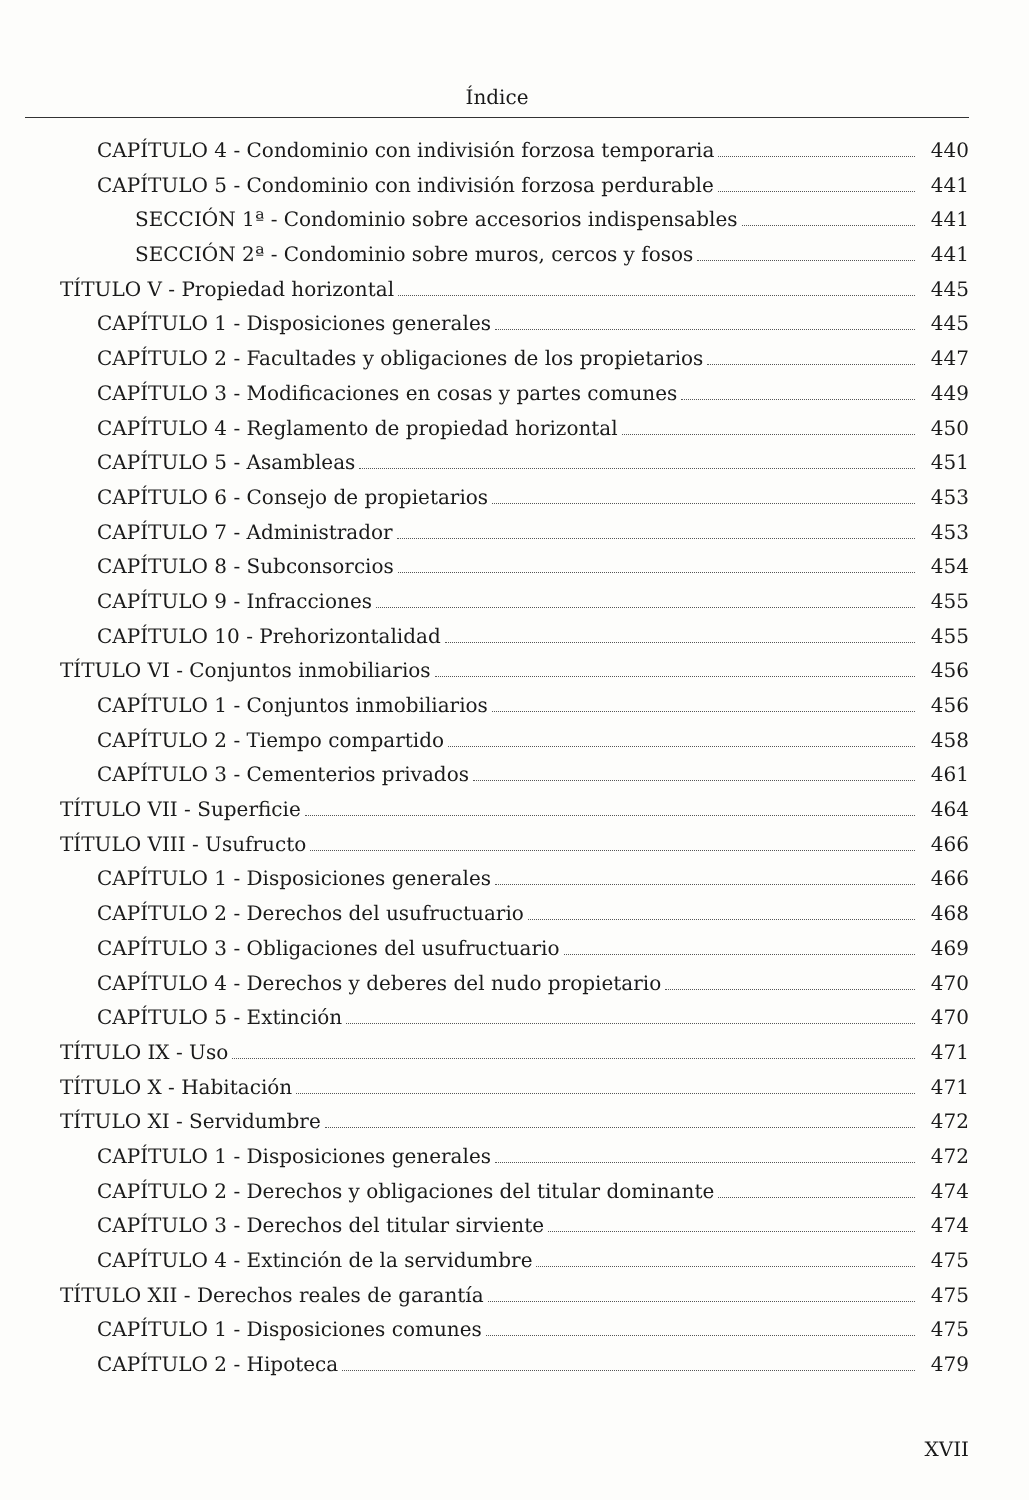Índice
CAPÍTULO 4 - Condominio con indivisión forzosa temporaria 440
CAPÍTULO 5 - Condominio con indivisión forzosa perdurable 441
SECCIÓN 1ª - Condominio sobre accesorios indispensables 441
SECCIÓN 2ª - Condominio sobre muros, cercos y fosos 441
TÍTULO V - Propiedad horizontal 445
CAPÍTULO 1 - Disposiciones generales 445
CAPÍTULO 2 - Facultades y obligaciones de los propietarios 447
CAPÍTULO 3 - Modificaciones en cosas y partes comunes 449
CAPÍTULO 4 - Reglamento de propiedad horizontal 450
CAPÍTULO 5 - Asambleas 451
CAPÍTULO 6 - Consejo de propietarios 453
CAPÍTULO 7 - Administrador 453
CAPÍTULO 8 - Subconsorcios 454
CAPÍTULO 9 - Infracciones 455
CAPÍTULO 10 - Prehorizontalidad 455
TÍTULO VI - Conjuntos inmobiliarios 456
CAPÍTULO 1 - Conjuntos inmobiliarios 456
CAPÍTULO 2 - Tiempo compartido 458
CAPÍTULO 3 - Cementerios privados 461
TÍTULO VII - Superficie 464
TÍTULO VIII - Usufructo 466
CAPÍTULO 1 - Disposiciones generales 466
CAPÍTULO 2 - Derechos del usufructuario 468
CAPÍTULO 3 - Obligaciones del usufructuario 469
CAPÍTULO 4 - Derechos y deberes del nudo propietario 470
CAPÍTULO 5 - Extinción 470
TÍTULO IX - Uso 471
TÍTULO X - Habitación 471
TÍTULO XI - Servidumbre 472
CAPÍTULO 1 - Disposiciones generales 472
CAPÍTULO 2 - Derechos y obligaciones del titular dominante 474
CAPÍTULO 3 - Derechos del titular sirviente 474
CAPÍTULO 4 - Extinción de la servidumbre 475
TÍTULO XII - Derechos reales de garantía 475
CAPÍTULO 1 - Disposiciones comunes 475
CAPÍTULO 2 - Hipoteca 479
XVII